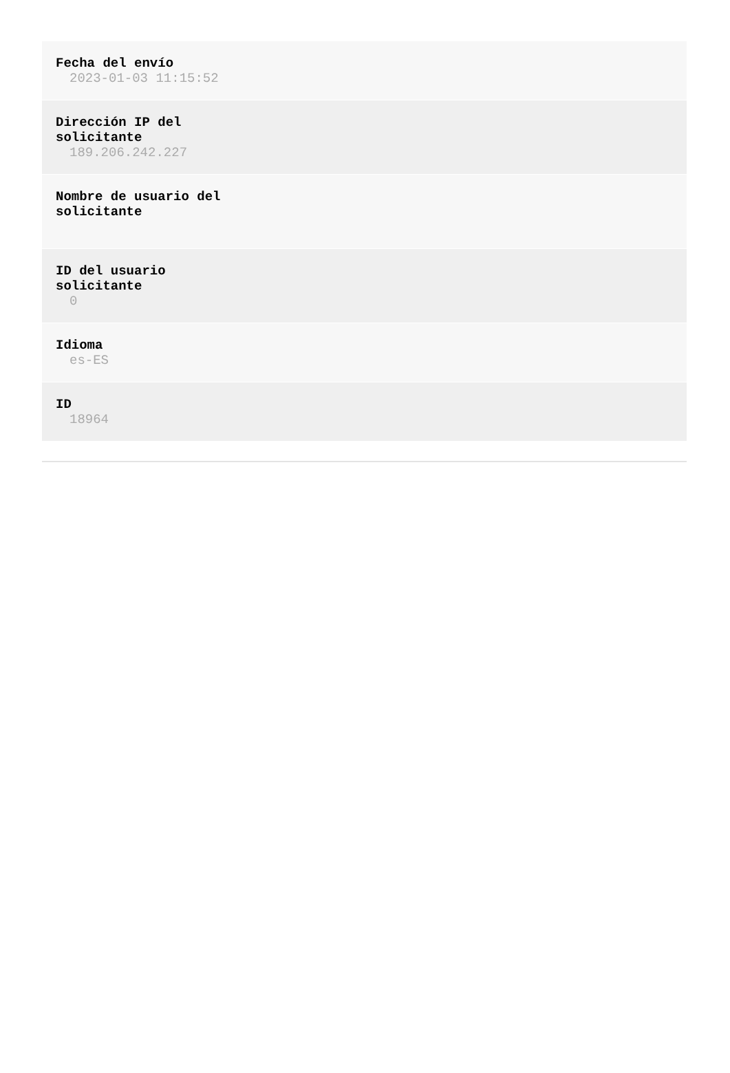Fecha del envío
2023-01-03 11:15:52
Dirección IP del solicitante
189.206.242.227
Nombre de usuario del solicitante
ID del usuario solicitante
0
Idioma
es-ES
ID
18964